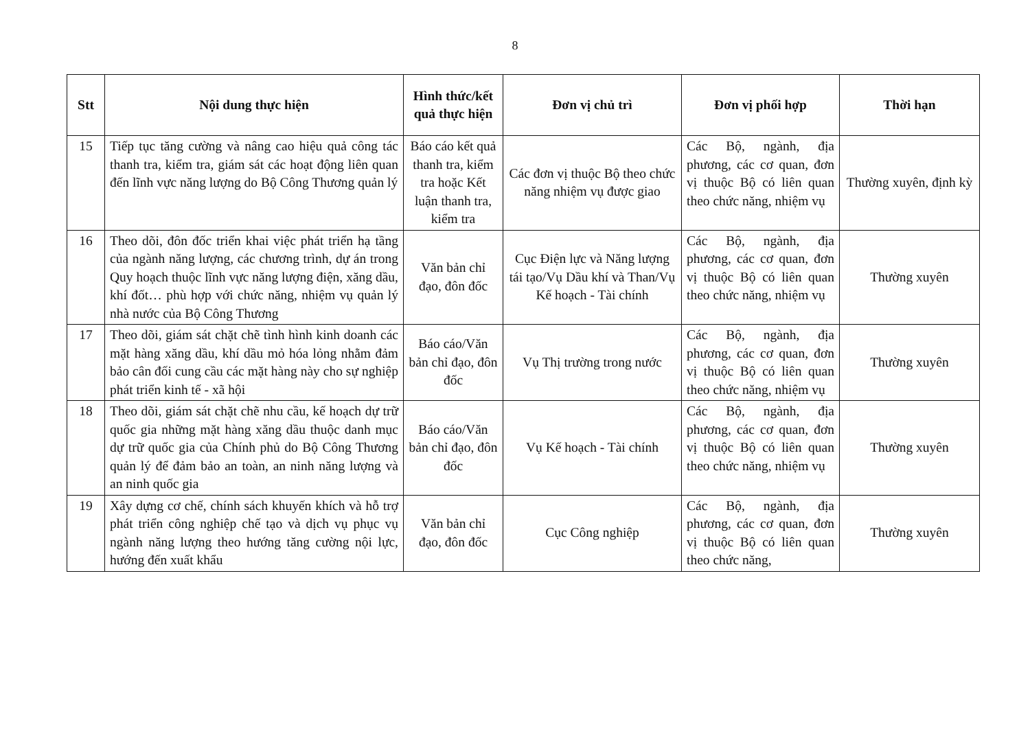8
| Stt | Nội dung thực hiện | Hình thức/kết quả thực hiện | Đơn vị chủ trì | Đơn vị phối hợp | Thời hạn |
| --- | --- | --- | --- | --- | --- |
| 15 | Tiếp tục tăng cường và nâng cao hiệu quả công tác thanh tra, kiểm tra, giám sát các hoạt động liên quan đến lĩnh vực năng lượng do Bộ Công Thương quản lý | Báo cáo kết quả thanh tra, kiểm tra hoặc Kết luận thanh tra, kiểm tra | Các đơn vị thuộc Bộ theo chức năng nhiệm vụ được giao | Các Bộ, ngành, địa phương, các cơ quan, đơn vị thuộc Bộ có liên quan theo chức năng, nhiệm vụ | Thường xuyên, định kỳ |
| 16 | Theo dõi, đôn đốc triển khai việc phát triển hạ tầng của ngành năng lượng, các chương trình, dự án trong Quy hoạch thuộc lĩnh vực năng lượng điện, xăng dầu, khí đốt… phù hợp với chức năng, nhiệm vụ quản lý nhà nước của Bộ Công Thương | Văn bản chỉ đạo, đôn đốc | Cục Điện lực và Năng lượng tái tạo/Vụ Dầu khí và Than/Vụ Kế hoạch - Tài chính | Các Bộ, ngành, địa phương, các cơ quan, đơn vị thuộc Bộ có liên quan theo chức năng, nhiệm vụ | Thường xuyên |
| 17 | Theo dõi, giám sát chặt chẽ tình hình kinh doanh các mặt hàng xăng dầu, khí dầu mỏ hóa lỏng nhằm đảm bảo cân đối cung cầu các mặt hàng này cho sự nghiệp phát triển kinh tế - xã hội | Báo cáo/Văn bản chỉ đạo, đôn đốc | Vụ Thị trường trong nước | Các Bộ, ngành, địa phương, các cơ quan, đơn vị thuộc Bộ có liên quan theo chức năng, nhiệm vụ | Thường xuyên |
| 18 | Theo dõi, giám sát chặt chẽ nhu cầu, kế hoạch dự trữ quốc gia những mặt hàng xăng dầu thuộc danh mục dự trữ quốc gia của Chính phủ do Bộ Công Thương quản lý để đảm bảo an toàn, an ninh năng lượng và an ninh quốc gia | Báo cáo/Văn bản chỉ đạo, đôn đốc | Vụ Kế hoạch - Tài chính | Các Bộ, ngành, địa phương, các cơ quan, đơn vị thuộc Bộ có liên quan theo chức năng, nhiệm vụ | Thường xuyên |
| 19 | Xây dựng cơ chế, chính sách khuyến khích và hỗ trợ phát triển công nghiệp chế tạo và dịch vụ phục vụ ngành năng lượng theo hướng tăng cường nội lực, hướng đến xuất khẩu | Văn bản chỉ đạo, đôn đốc | Cục Công nghiệp | Các Bộ, ngành, địa phương, các cơ quan, đơn vị thuộc Bộ có liên quan theo chức năng, | Thường xuyên |